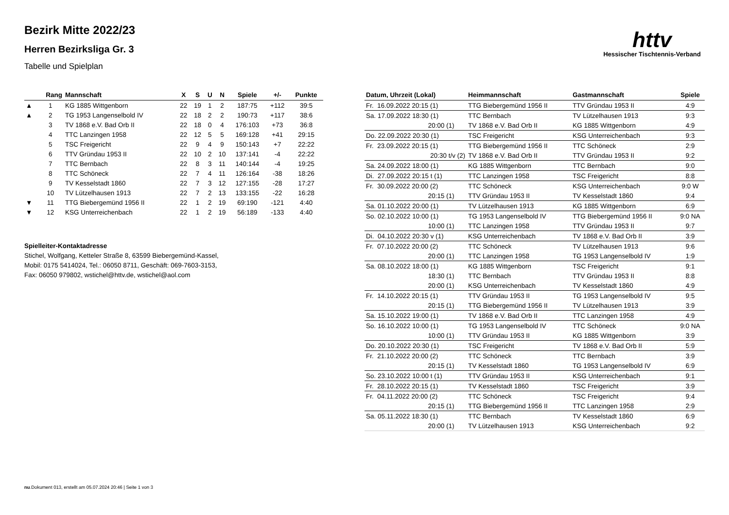httv
Hessischer Tischtennis-Verband
Bezirk Mitte 2022/23
Herren Bezirksliga Gr. 3
Tabelle und Spielplan
| | Rang | Mannschaft | X | S | U | N | Spiele | +/- | Punkte |
| --- | --- | --- | --- | --- | --- | --- | --- | --- | --- |
| ▲ | 1 | KG 1885 Wittgenborn | 22 | 19 | 1 | 2 | 187:75 | +112 | 39:5 |
| ▲ | 2 | TG 1953 Langenselbold IV | 22 | 18 | 2 | 2 | 190:73 | +117 | 38:6 |
| | 3 | TV 1868 e.V. Bad Orb II | 22 | 18 | 0 | 4 | 176:103 | +73 | 36:8 |
| | 4 | TTC Lanzingen 1958 | 22 | 12 | 5 | 5 | 169:128 | +41 | 29:15 |
| | 5 | TSC Freigericht | 22 | 9 | 4 | 9 | 150:143 | +7 | 22:22 |
| | 6 | TTV Gründau 1953 II | 22 | 10 | 2 | 10 | 137:141 | -4 | 22:22 |
| | 7 | TTC Bernbach | 22 | 8 | 3 | 11 | 140:144 | -4 | 19:25 |
| | 8 | TTC Schöneck | 22 | 7 | 4 | 11 | 126:164 | -38 | 18:26 |
| | 9 | TV Kesselstadt 1860 | 22 | 7 | 3 | 12 | 127:155 | -28 | 17:27 |
| | 10 | TV Lützelhausen 1913 | 22 | 7 | 2 | 13 | 133:155 | -22 | 16:28 |
| ▼ | 11 | TTG Biebergemünd 1956 II | 22 | 1 | 2 | 19 | 69:190 | -121 | 4:40 |
| ▼ | 12 | KSG Unterreichenbach | 22 | 1 | 2 | 19 | 56:189 | -133 | 4:40 |
Spielleiter-Kontaktadresse
Stichel, Wolfgang, Ketteler Straße 8, 63599 Biebergemünd-Kassel,
Mobil: 0175 5414024, Tel.: 06050 8711, Geschäft: 069-7603-3153,
Fax: 06050 979802, wstichel@httv.de, wstichel@aol.com
| Datum, Uhrzeit (Lokal) | Heimmannschaft | Gastmannschaft | Spiele |
| --- | --- | --- | --- |
| Fr. 16.09.2022 20:15 (1) | TTG Biebergemünd 1956 II | TTV Gründau 1953 II | 4:9 |
| Sa. 17.09.2022 18:30 (1) | TTC Bernbach | TV Lützelhausen 1913 | 9:3 |
| 20:00 (1) | TV 1868 e.V. Bad Orb II | KG 1885 Wittgenborn | 4:9 |
| Do. 22.09.2022 20:30 (1) | TSC Freigericht | KSG Unterreichenbach | 9:3 |
| Fr. 23.09.2022 20:15 (1) | TTG Biebergemünd 1956 II | TTC Schöneck | 2:9 |
| 20:30 t/v (2) | TV 1868 e.V. Bad Orb II | TTV Gründau 1953 II | 9:2 |
| Sa. 24.09.2022 18:00 (1) | KG 1885 Wittgenborn | TTC Bernbach | 9:0 |
| Di. 27.09.2022 20:15 t (1) | TTC Lanzingen 1958 | TSC Freigericht | 8:8 |
| Fr. 30.09.2022 20:00 (2) | TTC Schöneck | KSG Unterreichenbach | 9:0 W |
| 20:15 (1) | TTV Gründau 1953 II | TV Kesselstadt 1860 | 9:4 |
| Sa. 01.10.2022 20:00 (1) | TV Lützelhausen 1913 | KG 1885 Wittgenborn | 6:9 |
| So. 02.10.2022 10:00 (1) | TG 1953 Langenselbold IV | TTG Biebergemünd 1956 II | 9:0 NA |
| 10:00 (1) | TTC Lanzingen 1958 | TTV Gründau 1953 II | 9:7 |
| Di. 04.10.2022 20:30 v (1) | KSG Unterreichenbach | TV 1868 e.V. Bad Orb II | 3:9 |
| Fr. 07.10.2022 20:00 (2) | TTC Schöneck | TV Lützelhausen 1913 | 9:6 |
| 20:00 (1) | TTC Lanzingen 1958 | TG 1953 Langenselbold IV | 1:9 |
| Sa. 08.10.2022 18:00 (1) | KG 1885 Wittgenborn | TSC Freigericht | 9:1 |
| 18:30 (1) | TTC Bernbach | TTV Gründau 1953 II | 8:8 |
| 20:00 (1) | KSG Unterreichenbach | TV Kesselstadt 1860 | 4:9 |
| Fr. 14.10.2022 20:15 (1) | TTV Gründau 1953 II | TG 1953 Langenselbold IV | 9:5 |
| 20:15 (1) | TTG Biebergemünd 1956 II | TV Lützelhausen 1913 | 3:9 |
| Sa. 15.10.2022 19:00 (1) | TV 1868 e.V. Bad Orb II | TTC Lanzingen 1958 | 4:9 |
| So. 16.10.2022 10:00 (1) | TG 1953 Langenselbold IV | TTC Schöneck | 9:0 NA |
| 10:00 (1) | TTV Gründau 1953 II | KG 1885 Wittgenborn | 3:9 |
| Do. 20.10.2022 20:30 (1) | TSC Freigericht | TV 1868 e.V. Bad Orb II | 5:9 |
| Fr. 21.10.2022 20:00 (2) | TTC Schöneck | TTC Bernbach | 3:9 |
| 20:15 (1) | TV Kesselstadt 1860 | TG 1953 Langenselbold IV | 6:9 |
| So. 23.10.2022 10:00 t (1) | TTV Gründau 1953 II | KSG Unterreichenbach | 9:1 |
| Fr. 28.10.2022 20:15 (1) | TV Kesselstadt 1860 | TSC Freigericht | 3:9 |
| Fr. 04.11.2022 20:00 (2) | TTC Schöneck | TSC Freigericht | 9:4 |
| 20:15 (1) | TTG Biebergemünd 1956 II | TTC Lanzingen 1958 | 2:9 |
| Sa. 05.11.2022 18:30 (1) | TTC Bernbach | TV Kesselstadt 1860 | 6:9 |
| 20:00 (1) | TV Lützelhausen 1913 | KSG Unterreichenbach | 9:2 |
nu.Dokument 013, erstellt am 05.07.2024 20:46 | Seite 1 von 3